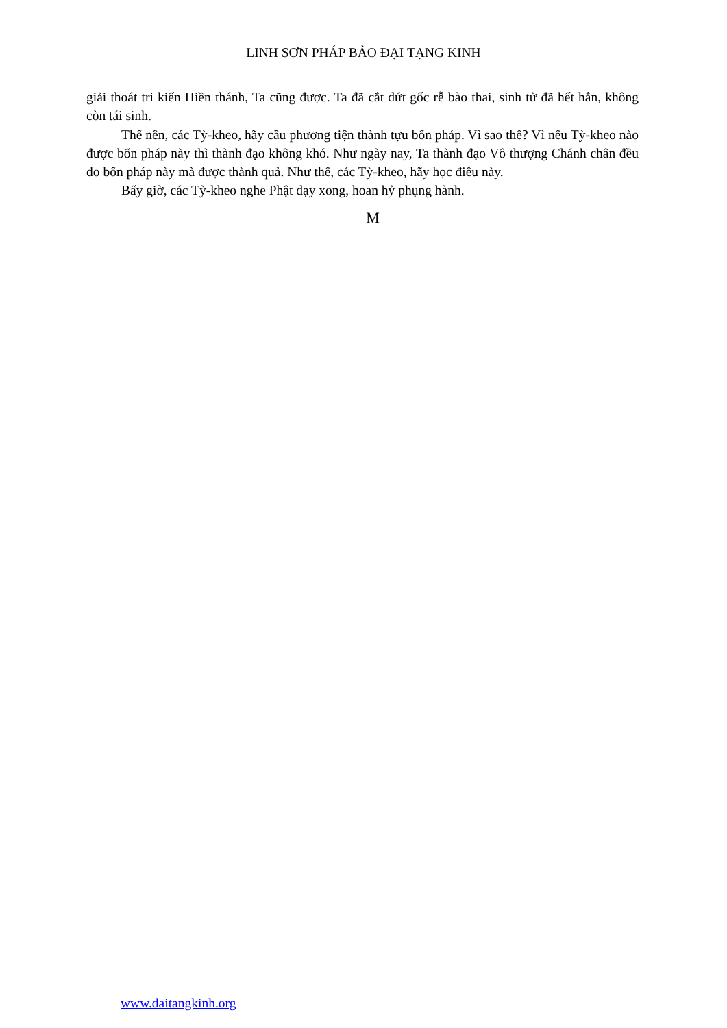LINH SƠN PHÁP BẢO ĐẠI TẠNG KINH
giải thoát tri kiến Hiền thánh, Ta cũng được. Ta đã cắt dứt gốc rễ bào thai, sinh tử đã hết hẳn, không còn tái sinh.
Thế nên, các Tỳ-kheo, hãy cầu phương tiện thành tựu bốn pháp. Vì sao thế? Vì nếu Tỳ-kheo nào được bốn pháp này thì thành đạo không khó. Như ngày nay, Ta thành đạo Vô thượng Chánh chân đều do bốn pháp này mà được thành quả. Như thế, các Tỳ-kheo, hãy học điều này.
Bấy giờ, các Tỳ-kheo nghe Phật dạy xong, hoan hỷ phụng hành.
M
www.daitangkinh.org